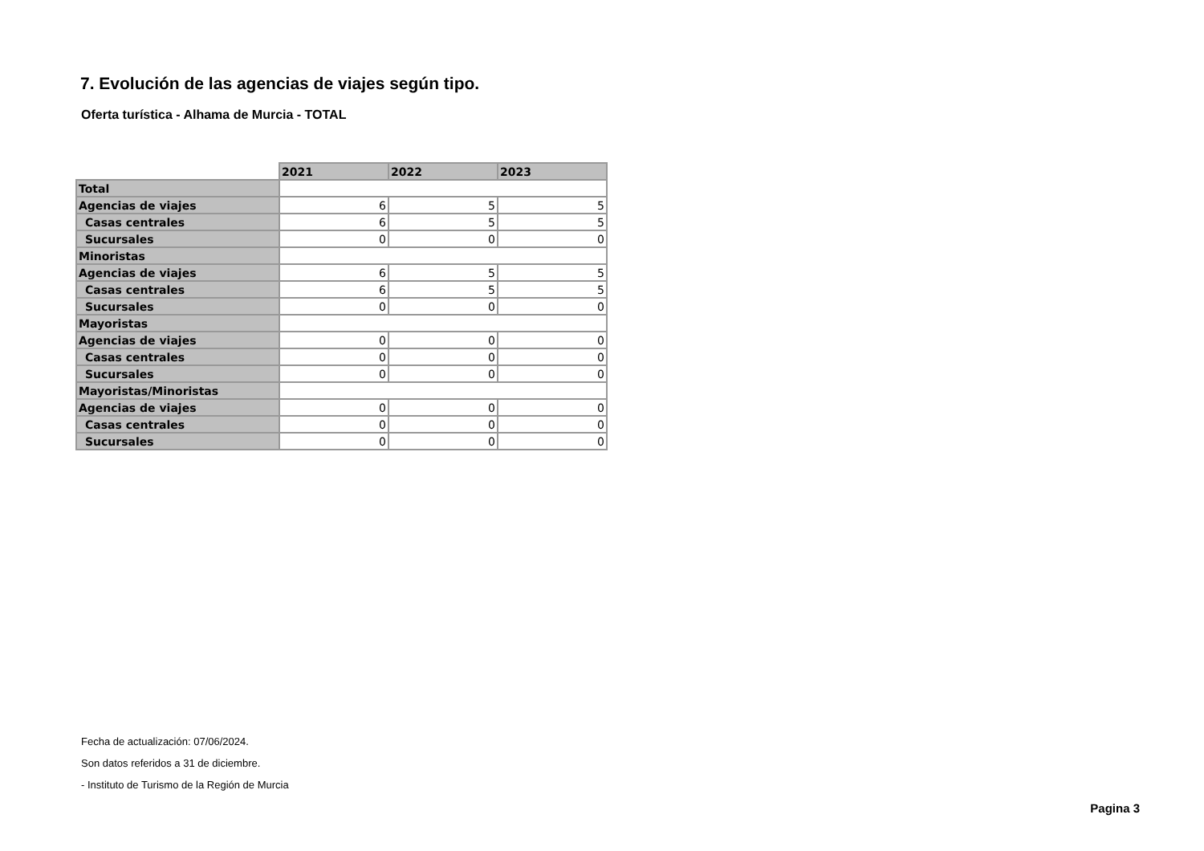7. Evolución de las agencias de viajes según tipo.
Oferta turística - Alhama de Murcia - TOTAL
| | 2021 | 2022 | 2023 |
| Total | | | |
| Agencias de viajes | 6 | 5 | 5 |
| Casas centrales | 6 | 5 | 5 |
| Sucursales | 0 | 0 | 0 |
| Minoristas | | | |
| Agencias de viajes | 6 | 5 | 5 |
| Casas centrales | 6 | 5 | 5 |
| Sucursales | 0 | 0 | 0 |
| Mayoristas | | | |
| Agencias de viajes | 0 | 0 | 0 |
| Casas centrales | 0 | 0 | 0 |
| Sucursales | 0 | 0 | 0 |
| Mayoristas/Minoristas | | | |
| Agencias de viajes | 0 | 0 | 0 |
| Casas centrales | 0 | 0 | 0 |
| Sucursales | 0 | 0 | 0 |
Fecha de actualización: 07/06/2024.
Son datos referidos a 31 de diciembre.
- Instituto de Turismo de la Región de Murcia
Pagina 3